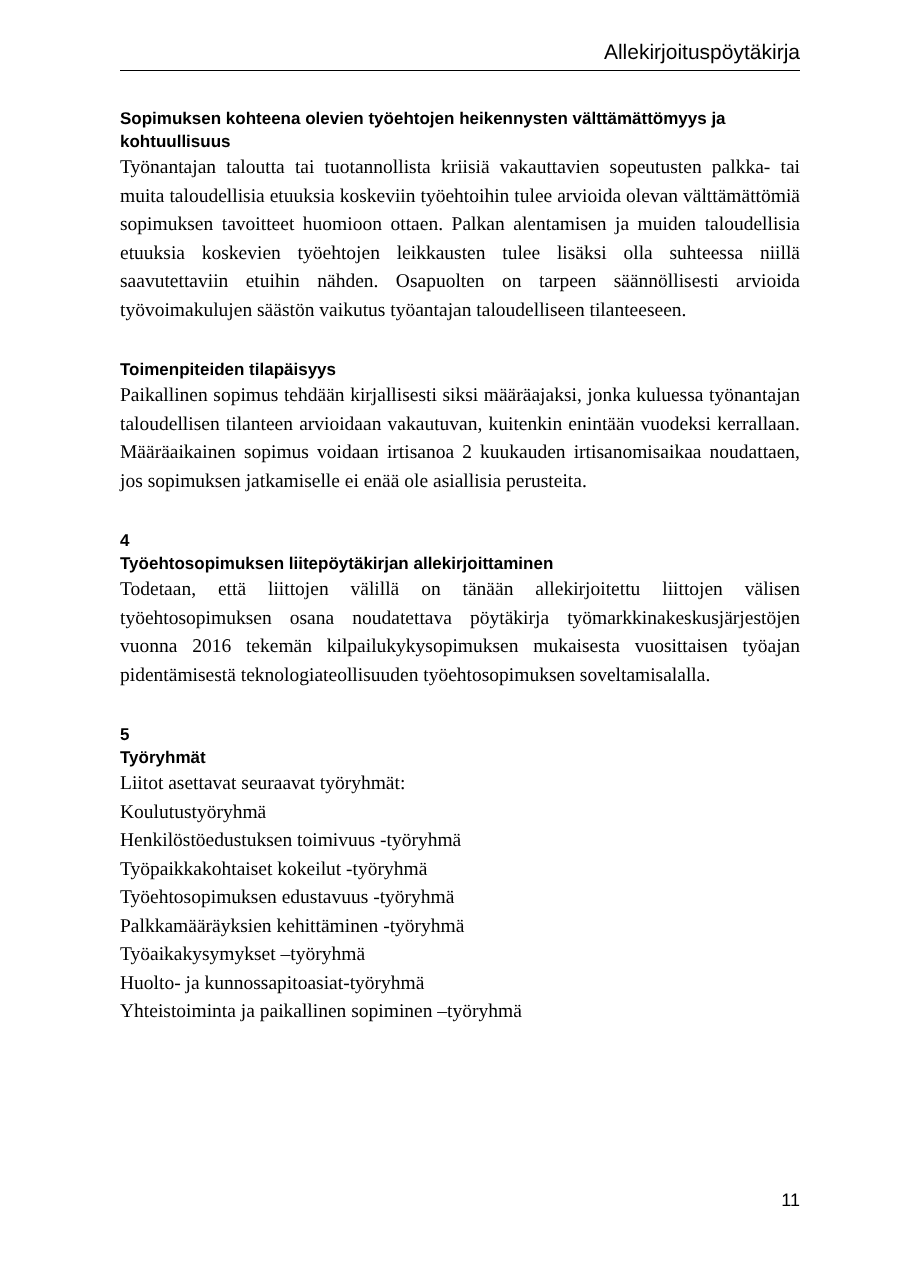Allekirjoituspöytäkirja
Sopimuksen kohteena olevien työehtojen heikennysten välttämättömyys ja kohtuullisuus
Työnantajan taloutta tai tuotannollista kriisiä vakauttavien sopeutusten palkka- tai muita taloudellisia etuuksia koskeviin työehtoihin tulee arvioida olevan välttämättömiä sopimuksen tavoitteet huomioon ottaen. Palkan alentamisen ja muiden taloudellisia etuuksia koskevien työehtojen leikkausten tulee lisäksi olla suhteessa niillä saavutettaviin etuihin nähden. Osapuolten on tarpeen säännöllisesti arvioida työvoimakulujen säästön vaikutus työantajan taloudelliseen tilanteeseen.
Toimenpiteiden tilapäisyys
Paikallinen sopimus tehdään kirjallisesti siksi määräajaksi, jonka kuluessa työnantajan taloudellisen tilanteen arvioidaan vakautuvan, kuitenkin enintään vuodeksi kerrallaan. Määräaikainen sopimus voidaan irtisanoa 2 kuukauden irtisanomisaikaa noudattaen, jos sopimuksen jatkamiselle ei enää ole asiallisia perusteita.
4
Työehtosopimuksen liitepöytäkirjan allekirjoittaminen
Todetaan, että liittojen välillä on tänään allekirjoitettu liittojen välisen työehtosopimuksen osana noudatettava pöytäkirja työmarkkinakeskusjärjestöjen vuonna 2016 tekemän kilpailukykysopimuksen mukaisesta vuosittaisen työajan pidentämisestä teknologiateollisuuden työehtosopimuksen soveltamisalalla.
5
Työryhmät
Liitot asettavat seuraavat työryhmät:
Koulutustyöryhmä
Henkilöstöedustuksen toimivuus -työryhmä
Työpaikkakohtaiset kokeilut -työryhmä
Työehtosopimuksen edustavuus -työryhmä
Palkkamääräyksien kehittäminen -työryhmä
Työaikakysymykset –työryhmä
Huolto- ja kunnossapitoasiat-työryhmä
Yhteistoiminta ja paikallinen sopiminen –työryhmä
11